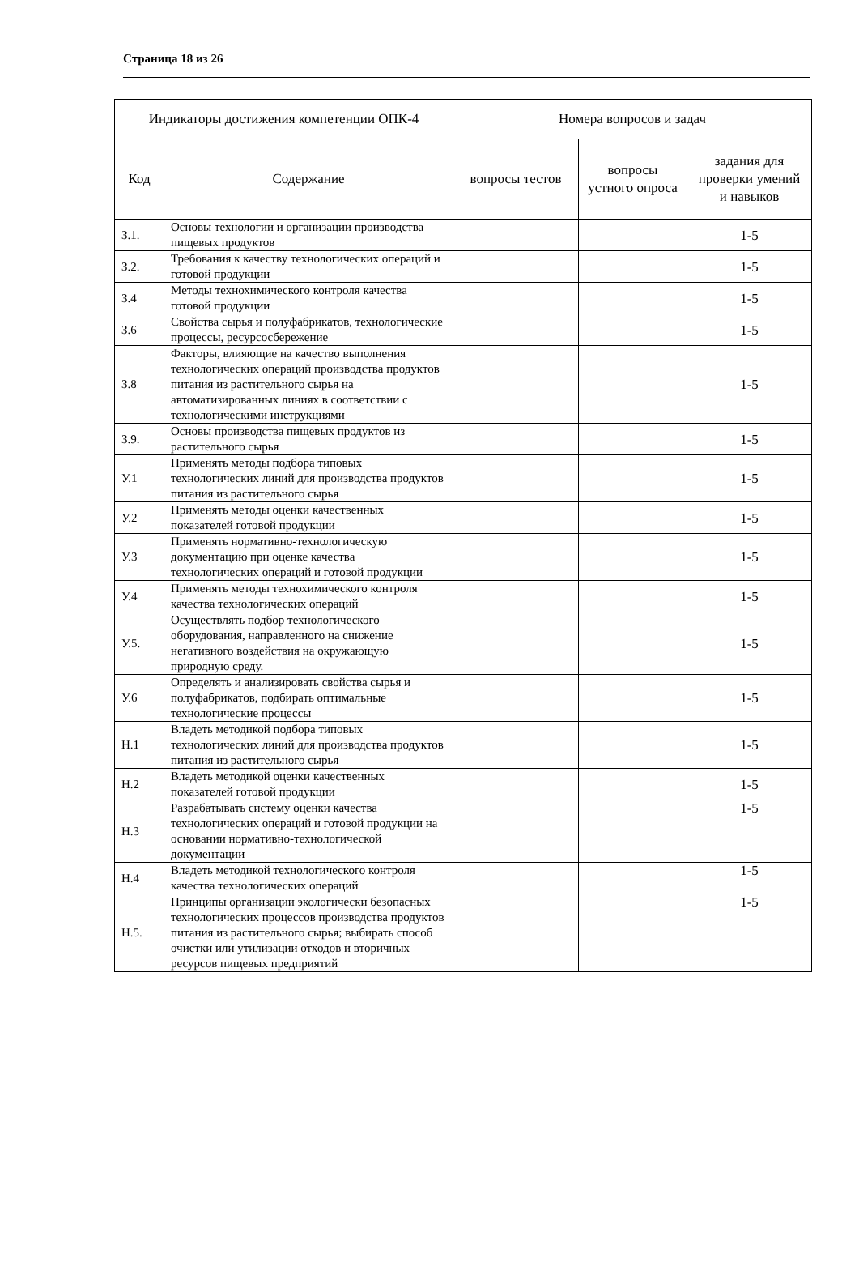Страница 18 из 26
| Индикаторы достижения компетенции ОПК-4 | | Номера вопросов и задач | | |
| --- | --- | --- | --- | --- |
| Код | Содержание | вопросы тестов | вопросы устного опроса | задания для проверки умений и навыков |
| З.1. | Основы технологии и организации производства пищевых продуктов | | | 1-5 |
| З.2. | Требования к качеству технологических операций и готовой продукции | | | 1-5 |
| З.4 | Методы технохимического контроля качества готовой продукции | | | 1-5 |
| З.6 | Свойства сырья и полуфабрикатов, технологические процессы, ресурсосбережение | | | 1-5 |
| З.8 | Факторы, влияющие на качество выполнения технологических операций производства продуктов питания из растительного сырья на автоматизированных линиях в соответствии с технологическими инструкциями | | | 1-5 |
| З.9. | Основы производства пищевых продуктов из растительного сырья | | | 1-5 |
| У.1 | Применять методы подбора типовых технологических линий для производства продуктов питания из растительного сырья | | | 1-5 |
| У.2 | Применять методы оценки качественных показателей готовой продукции | | | 1-5 |
| У.3 | Применять нормативно-технологическую документацию при оценке качества технологических операций и готовой продукции | | | 1-5 |
| У.4 | Применять методы технохимического контроля качества технологических операций | | | 1-5 |
| У.5. | Осуществлять подбор технологического оборудования, направленного на снижение негативного воздействия на окружающую природную среду. | | | 1-5 |
| У.6 | Определять и анализировать свойства сырья и полуфабрикатов, подбирать оптимальные технологические процессы | | | 1-5 |
| Н.1 | Владеть методикой подбора типовых технологических линий для производства продуктов питания из растительного сырья | | | 1-5 |
| Н.2 | Владеть методикой оценки качественных показателей готовой продукции | | | 1-5 |
| Н.3 | Разрабатывать систему оценки качества технологических операций и готовой продукции на основании нормативно-технологической документации | | | 1-5 |
| Н.4 | Владеть методикой технологического контроля качества технологических операций | | | 1-5 |
| Н.5. | Принципы организации экологически безопасных технологических процессов производства продуктов питания из растительного сырья; выбирать способ очистки или утилизации отходов и вторичных ресурсов пищевых предприятий | | | 1-5 |